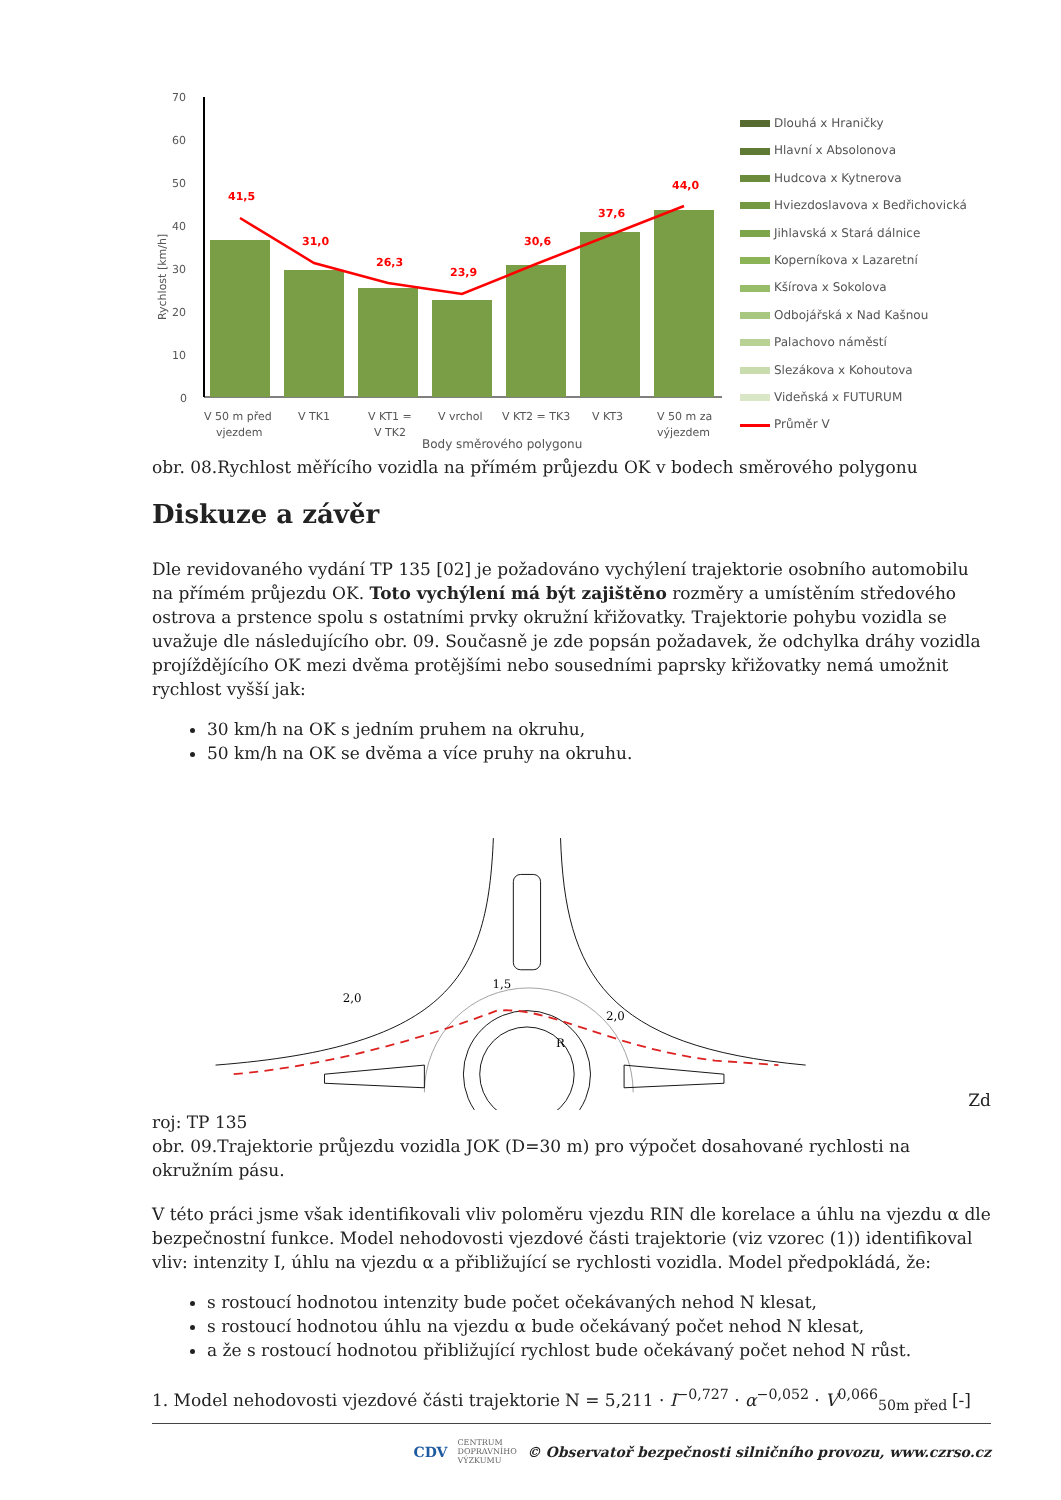70
60
50
40
30
20
10
0
Rychlost [km/h]
41,5
31,0
26,3
23,9
30,6
37,6
44,0
V 50 m před
vjezdem
V TK1
V KT1 =
V TK2
V vrchol
V KT2 = TK3
V KT3
V 50 m za
výjezdem
Body směrového polygonu
Dlouhá x Hraničky
Hlavní x Absolonova
Hudcova x Kytnerova
Hviezdoslavova x Bedřichovická
Jihlavská x Stará dálnice
Koperníkova x Lazaretní
Kšírova x Sokolova
Odbojářská x Nad Kašnou
Palachovo náměstí
Slezákova x Kohoutova
Videňská x FUTURUM
Průměr V
obr. 08.Rychlost měřícího vozidla na přímém průjezdu OK v bodech směrového polygonu
Diskuze a závěr
Dle revidovaného vydání TP 135 [02] je požadováno vychýlení trajektorie osobního automobilu na přímém průjezdu OK. Toto vychýlení má být zajištěno rozměry a umístěním středového ostrova a prstence spolu s ostatními prvky okružní křižovatky. Trajektorie pohybu vozidla se uvažuje dle následujícího obr. 09. Současně je zde popsán požadavek, že odchylka dráhy vozidla projíždějícího OK mezi dvěma protějšími nebo sousedními paprsky křižovatky nemá umožnit rychlost vyšší jak:
30 km/h na OK s jedním pruhem na okruhu,
50 km/h na OK se dvěma a více pruhy na okruhu.
2,0
1,5
2,0
R
Zd
roj: TP 135
obr. 09.Trajektorie průjezdu vozidla JOK (D=30 m) pro výpočet dosahované rychlosti na okružním pásu.
V této práci jsme však identifikovali vliv poloměru vjezdu RIN dle korelace a úhlu na vjezdu α dle bezpečnostní funkce. Model nehodovosti vjezdové části trajektorie (viz vzorec (1)) identifikoval vliv: intenzity I, úhlu na vjezdu α a přibližující se rychlosti vozidla. Model předpokládá, že:
s rostoucí hodnotou intenzity bude počet očekávaných nehod N klesat,
s rostoucí hodnotou úhlu na vjezdu α bude očekávaný počet nehod N klesat,
a že s rostoucí hodnotou přibližující rychlost bude očekávaný počet nehod N růst.
1. Model nehodovosti vjezdové části trajektorie N = 5,211 · I<sup>−0,727</sup> · α<sup>−0,052</sup> · V<sup>0,066</sup><sub>50m před</sub> [-]
CDV CENTRUM
DOPRAVNÍHO
VÝZKUMU © Observatoř bezpečnosti silničního provozu, www.czrso.cz